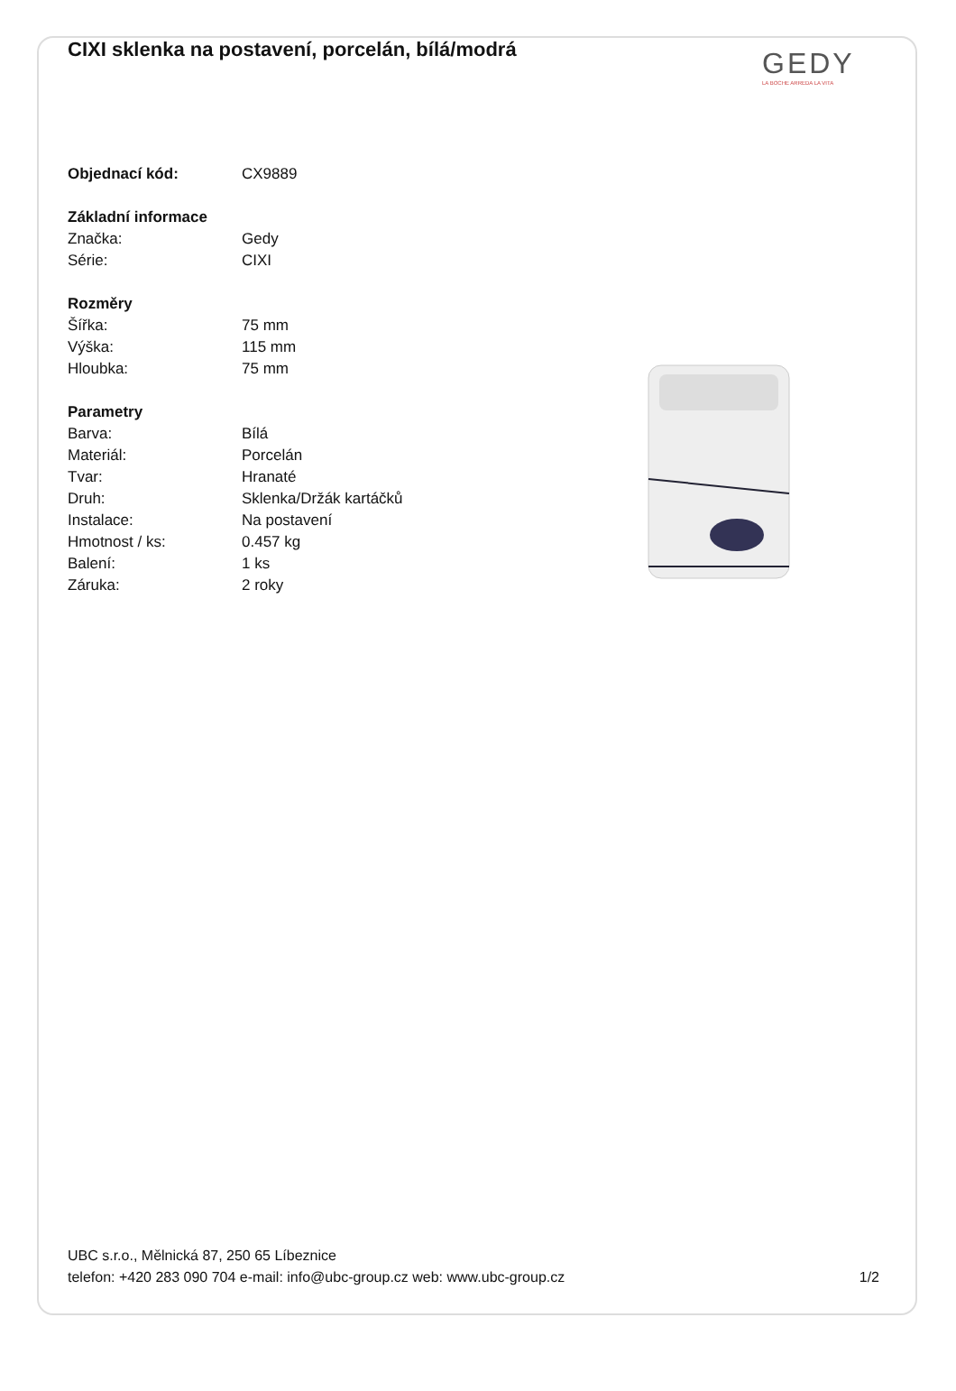CIXI sklenka na postavení, porcelán, bílá/modrá
GEDY
LA BOCHE ARREDA LA VITA
| Objednací kód: | CX9889 |
| Základní informace | |
| Značka: | Gedy |
| Série: | CIXI |
| Rozměry | |
| Šířka: | 75 mm |
| Výška: | 115 mm |
| Hloubka: | 75 mm |
| Parametry | |
| Barva: | Bílá |
| Materiál: | Porcelán |
| Tvar: | Hranaté |
| Druh: | Sklenka/Držák kartáčků |
| Instalace: | Na postavení |
| Hmotnost / ks: | 0.457 kg |
| Balení: | 1 ks |
| Záruka: | 2 roky |
UBC s.r.o., Mělnická 87, 250 65 Líbeznice
telefon: +420 283 090 704 e-mail: info@ubc-group.cz web: www.ubc-group.cz
1/2